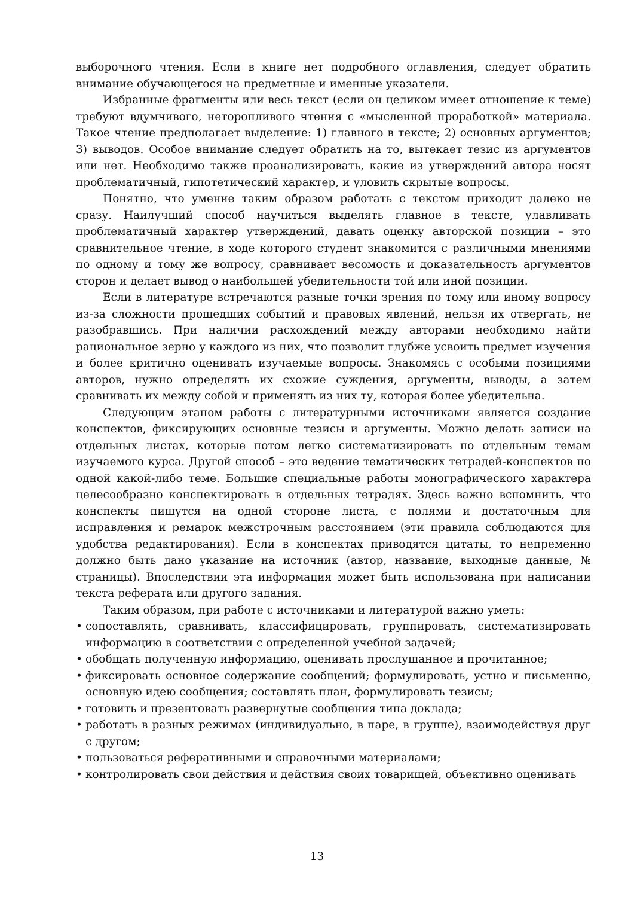выборочного чтения. Если в книге нет подробного оглавления, следует обратить внимание обучающегося на предметные и именные указатели.
Избранные фрагменты или весь текст (если он целиком имеет отношение к теме) требуют вдумчивого, неторопливого чтения с «мысленной проработкой» материала. Такое чтение предполагает выделение: 1) главного в тексте; 2) основных аргументов; 3) выводов. Особое внимание следует обратить на то, вытекает тезис из аргументов или нет. Необходимо также проанализировать, какие из утверждений автора носят проблематичный, гипотетический характер, и уловить скрытые вопросы.
Понятно, что умение таким образом работать с текстом приходит далеко не сразу. Наилучший способ научиться выделять главное в тексте, улавливать проблематичный характер утверждений, давать оценку авторской позиции – это сравнительное чтение, в ходе которого студент знакомится с различными мнениями по одному и тому же вопросу, сравнивает весомость и доказательность аргументов сторон и делает вывод о наибольшей убедительности той или иной позиции.
Если в литературе встречаются разные точки зрения по тому или иному вопросу из-за сложности прошедших событий и правовых явлений, нельзя их отвергать, не разобравшись. При наличии расхождений между авторами необходимо найти рациональное зерно у каждого из них, что позволит глубже усвоить предмет изучения и более критично оценивать изучаемые вопросы. Знакомясь с особыми позициями авторов, нужно определять их схожие суждения, аргументы, выводы, а затем сравнивать их между собой и применять из них ту, которая более убедительна.
Следующим этапом работы с литературными источниками является создание конспектов, фиксирующих основные тезисы и аргументы. Можно делать записи на отдельных листах, которые потом легко систематизировать по отдельным темам изучаемого курса. Другой способ – это ведение тематических тетрадей-конспектов по одной какой-либо теме. Большие специальные работы монографического характера целесообразно конспектировать в отдельных тетрадях. Здесь важно вспомнить, что конспекты пишутся на одной стороне листа, с полями и достаточным для исправления и ремарок межстрочным расстоянием (эти правила соблюдаются для удобства редактирования). Если в конспектах приводятся цитаты, то непременно должно быть дано указание на источник (автор, название, выходные данные, № страницы). Впоследствии эта информация может быть использована при написании текста реферата или другого задания.
Таким образом, при работе с источниками и литературой важно уметь:
• сопоставлять, сравнивать, классифицировать, группировать, систематизировать информацию в соответствии с определенной учебной задачей;
• обобщать полученную информацию, оценивать прослушанное и прочитанное;
• фиксировать основное содержание сообщений; формулировать, устно и письменно, основную идею сообщения; составлять план, формулировать тезисы;
• готовить и презентовать развернутые сообщения типа доклада;
• работать в разных режимах (индивидуально, в паре, в группе), взаимодействуя друг с другом;
• пользоваться реферативными и справочными материалами;
• контролировать свои действия и действия своих товарищей, объективно оценивать
13